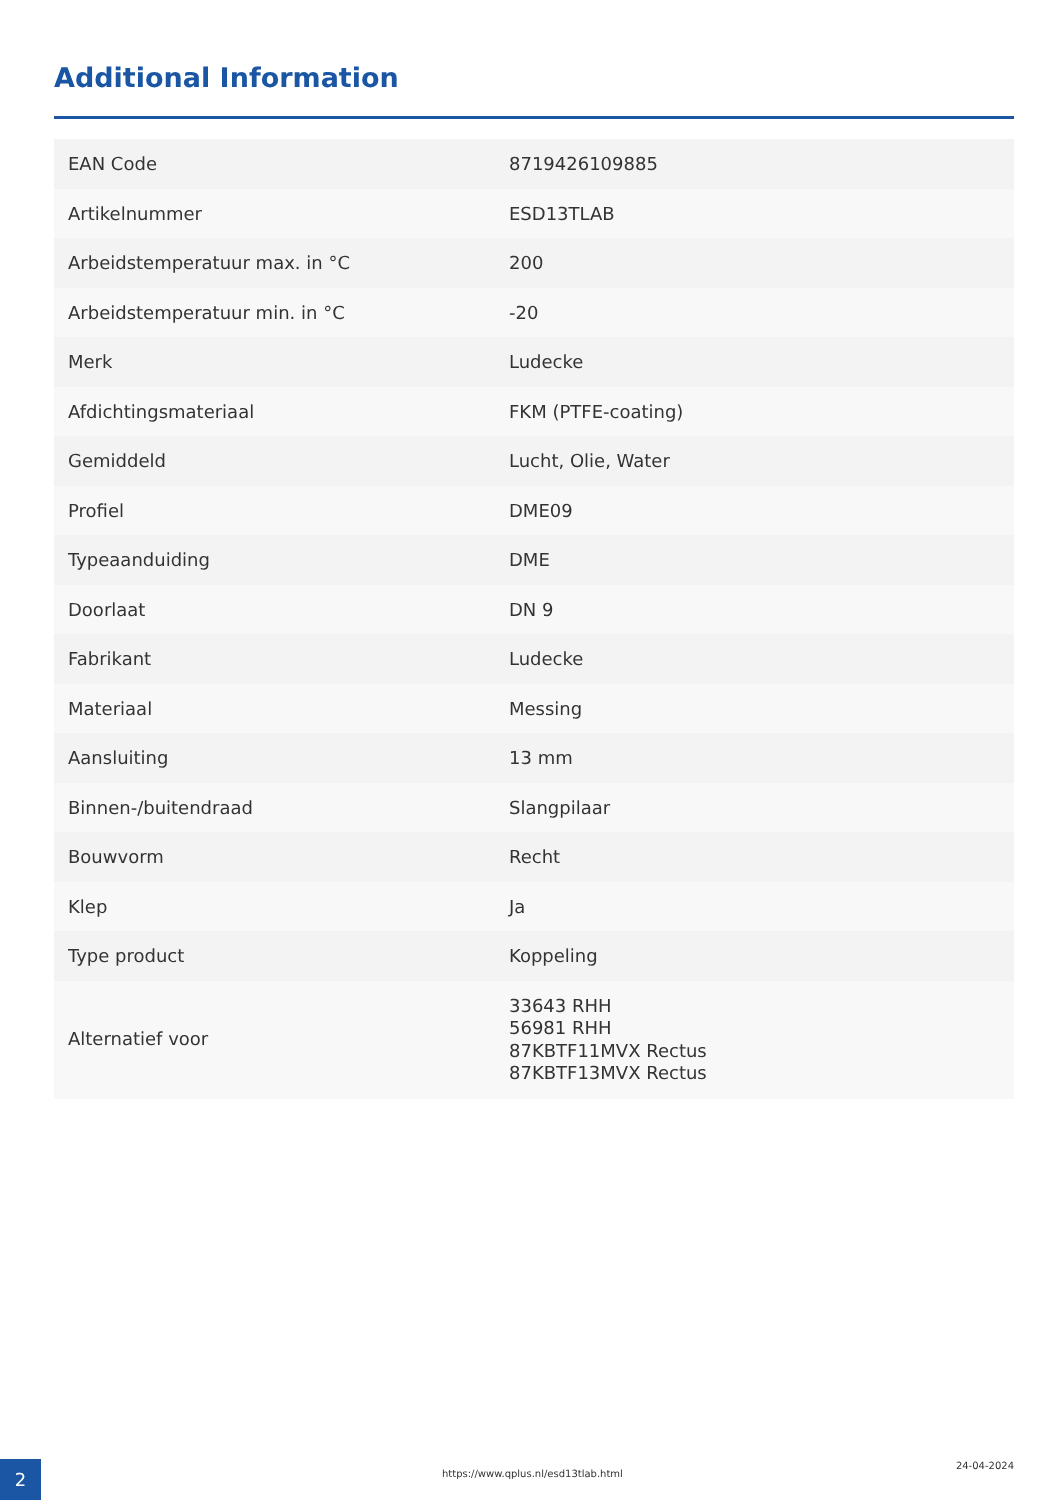Additional Information
| EAN Code | 8719426109885 |
| Artikelnummer | ESD13TLAB |
| Arbeidstemperatuur max. in °C | 200 |
| Arbeidstemperatuur min. in °C | -20 |
| Merk | Ludecke |
| Afdichtingsmateriaal | FKM (PTFE-coating) |
| Gemiddeld | Lucht, Olie, Water |
| Profiel | DME09 |
| Typeaanduiding | DME |
| Doorlaat | DN 9 |
| Fabrikant | Ludecke |
| Materiaal | Messing |
| Aansluiting | 13 mm |
| Binnen-/buitendraad | Slangpilaar |
| Bouwvorm | Recht |
| Klep | Ja |
| Type product | Koppeling |
| Alternatief voor | 33643 RHH 56981 RHH 87KBTF11MVX Rectus 87KBTF13MVX Rectus |
2
https://www.qplus.nl/esd13tlab.html
24-04-2024